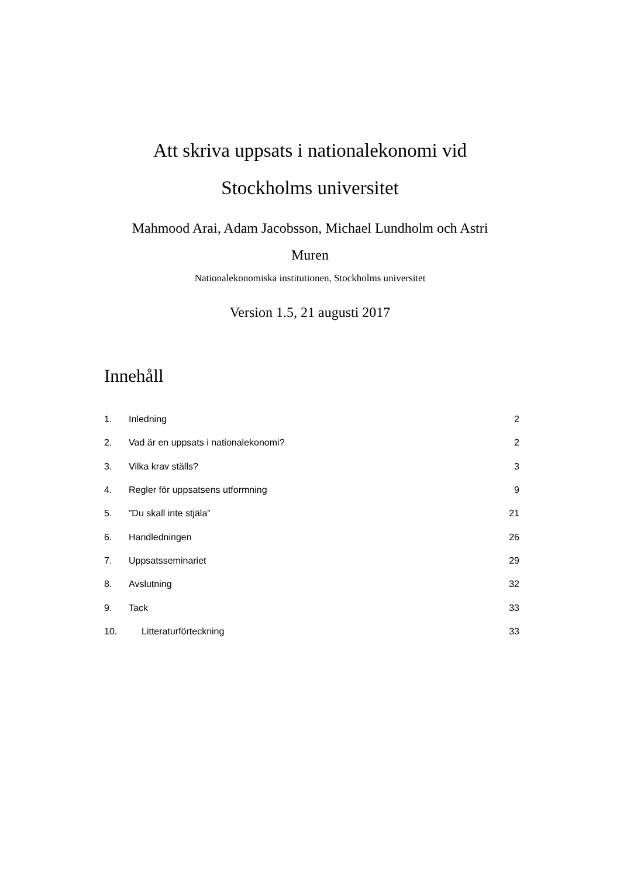Att skriva uppsats i nationalekonomi vid
Stockholms universitet
Mahmood Arai, Adam Jacobsson, Michael Lundholm och Astri
Muren
Nationalekonomiska institutionen, Stockholms universitet
Version 1.5, 21 augusti 2017
Innehåll
1. Inledning 2
2. Vad är en uppsats i nationalekonomi? 2
3. Vilka krav ställs? 3
4. Regler för uppsatsens utformning 9
5.”Du skall inte stjäla” 21
6. Handledningen 26
7. Uppsatsseminariet 29
8. Avslutning 32
9. Tack 33
10. Litteraturförteckning 33